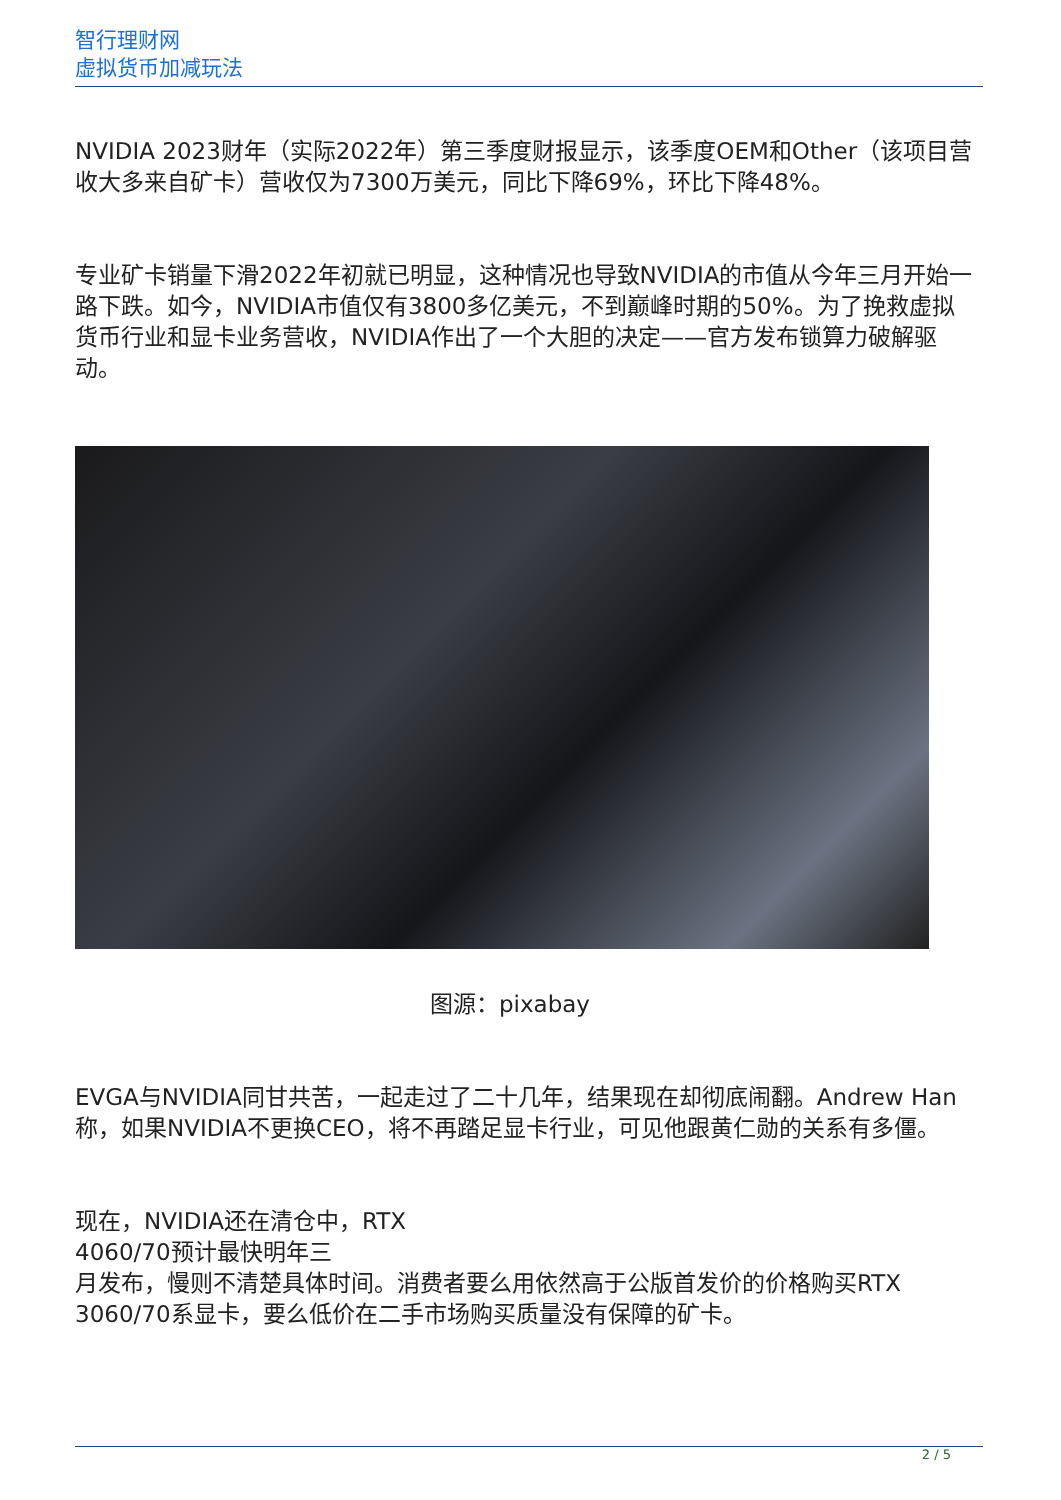智行理财网
虚拟货币加减玩法
NVIDIA 2023财年（实际2022年）第三季度财报显示，该季度OEM和Other（该项目营收大多来自矿卡）营收仅为7300万美元，同比下降69%，环比下降48%。
专业矿卡销量下滑2022年初就已明显，这种情况也导致NVIDIA的市值从今年三月开始一路下跌。如今，NVIDIA市值仅有3800多亿美元，不到巅峰时期的50%。为了挽救虚拟货币行业和显卡业务营收，NVIDIA作出了一个大胆的决定——官方发布锁算力破解驱动。
图源：pixabay
EVGA与NVIDIA同甘共苦，一起走过了二十几年，结果现在却彻底闹翻。Andrew Han称，如果NVIDIA不更换CEO，将不再踏足显卡行业，可见他跟黄仁勋的关系有多僵。
现在，NVIDIA还在清仓中，RTX
4060/70预计最快明年三
月发布，慢则不清楚具体时间。消费者要么用依然高于公版首发价的价格购买RTX 3060/70系显卡，要么低价在二手市场购买质量没有保障的矿卡。
2 / 5